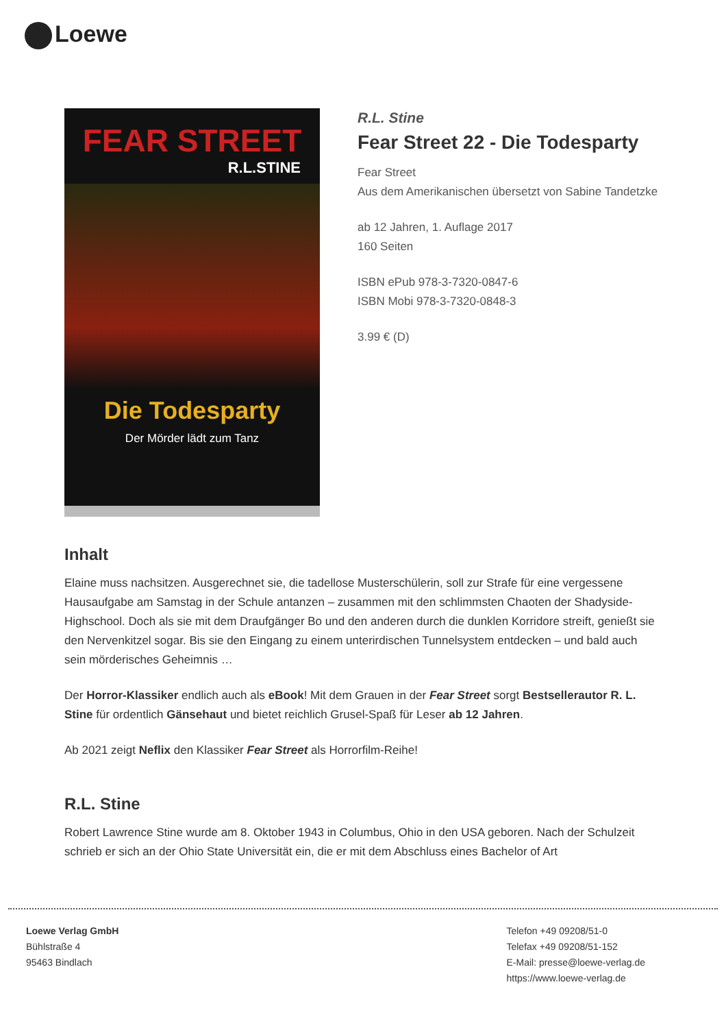Loewe
FEAR STREET
R.L.STINE
Die Todesparty
Der Mörder lädt zum Tanz
R.L. Stine
Fear Street 22 - Die Todesparty
Fear Street
Aus dem Amerikanischen übersetzt von Sabine Tandetzke
ab 12 Jahren, 1. Auflage 2017
160 Seiten
ISBN ePub 978-3-7320-0847-6
ISBN Mobi 978-3-7320-0848-3
3.99 € (D)
Inhalt
Elaine muss nachsitzen. Ausgerechnet sie, die tadellose Musterschülerin, soll zur Strafe für eine vergessene Hausaufgabe am Samstag in der Schule antanzen – zusammen mit den schlimmsten Chaoten der Shadyside-Highschool. Doch als sie mit dem Draufgänger Bo und den anderen durch die dunklen Korridore streift, genießt sie den Nervenkitzel sogar. Bis sie den Eingang zu einem unterirdischen Tunnelsystem entdecken – und bald auch sein mörderisches Geheimnis …
Der Horror-Klassiker endlich auch als eBook! Mit dem Grauen in der Fear Street sorgt Bestsellerautor R. L. Stine für ordentlich Gänsehaut und bietet reichlich Grusel-Spaß für Leser ab 12 Jahren.
Ab 2021 zeigt Neflix den Klassiker Fear Street als Horrorfilm-Reihe!
R.L. Stine
Robert Lawrence Stine wurde am 8. Oktober 1943 in Columbus, Ohio in den USA geboren. Nach der Schulzeit schrieb er sich an der Ohio State Universität ein, die er mit dem Abschluss eines Bachelor of Art
Loewe Verlag GmbH
Bühlstraße 4
95463 Bindlach
Telefon +49 09208/51-0
Telefax +49 09208/51-152
E-Mail: presse@loewe-verlag.de
https://www.loewe-verlag.de